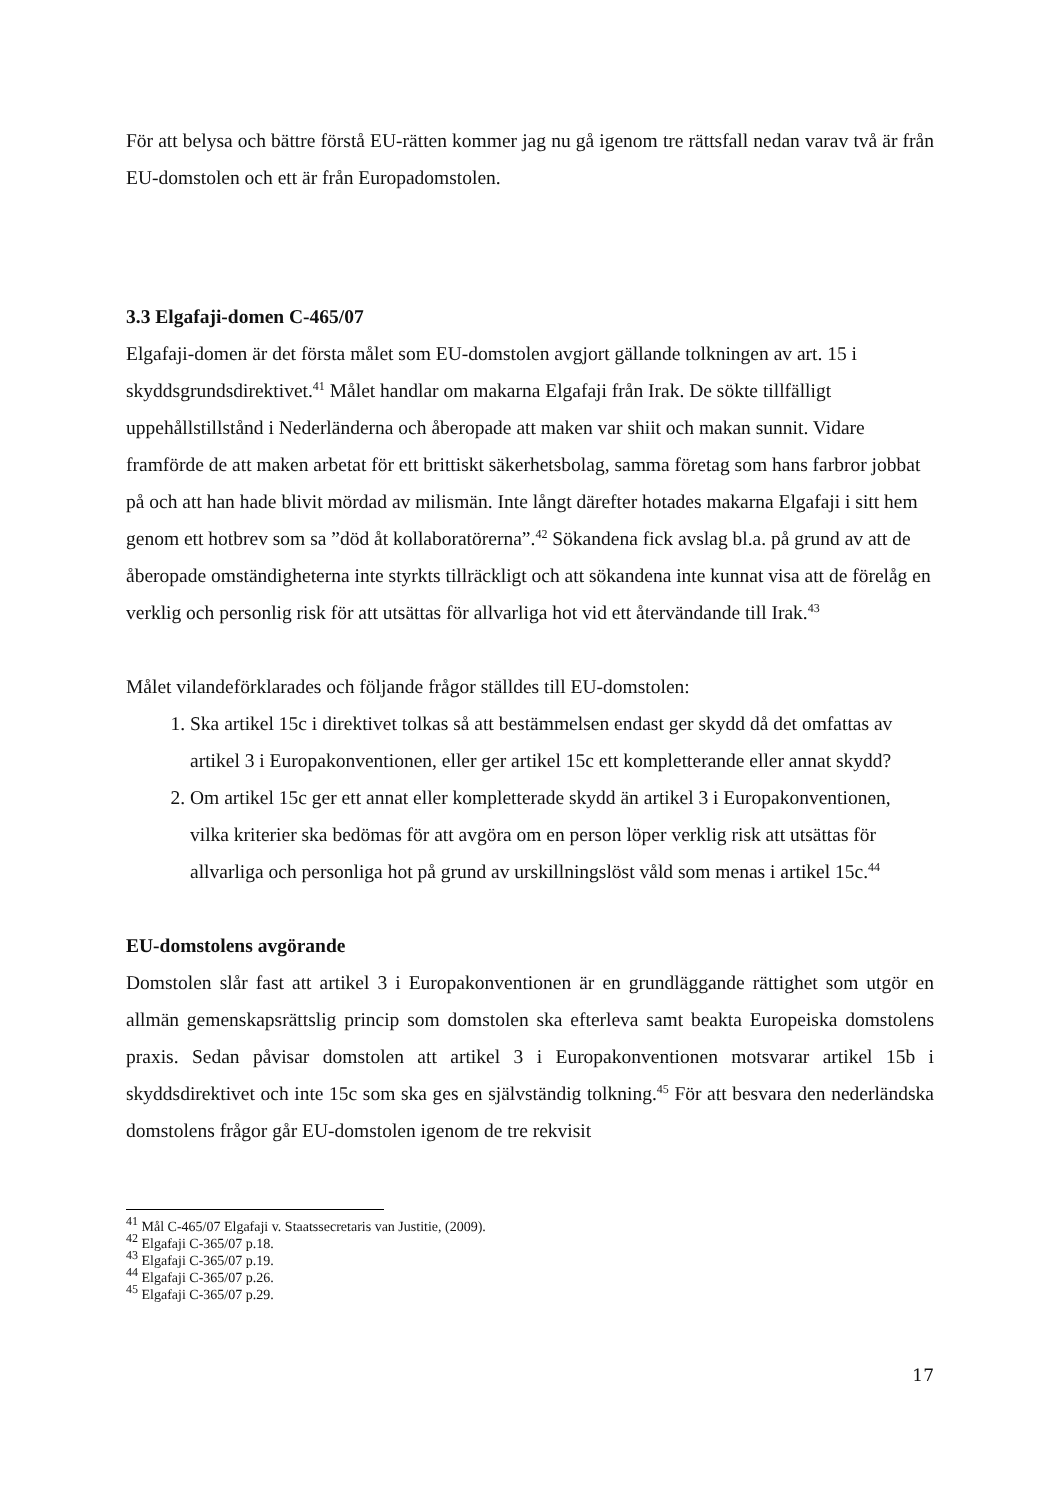För att belysa och bättre förstå EU-rätten kommer jag nu gå igenom tre rättsfall nedan varav två är från EU-domstolen och ett är från Europadomstolen.
3.3 Elgafaji-domen C-465/07
Elgafaji-domen är det första målet som EU-domstolen avgjort gällande tolkningen av art. 15 i skyddsgrundsdirektivet.<sup>41</sup> Målet handlar om makarna Elgafaji från Irak. De sökte tillfälligt uppehållstillstånd i Nederländerna och åberopade att maken var shiit och makan sunnit. Vidare framförde de att maken arbetat för ett brittiskt säkerhetsbolag, samma företag som hans farbror jobbat på och att han hade blivit mördad av milismän. Inte långt därefter hotades makarna Elgafaji i sitt hem genom ett hotbrev som sa ”död åt kollaboratörerna”.<sup>42</sup> Sökandena fick avslag bl.a. på grund av att de åberopade omständigheterna inte styrkts tillräckligt och att sökandena inte kunnat visa att de förelåg en verklig och personlig risk för att utsättas för allvarliga hot vid ett återvändande till Irak.<sup>43</sup>
Målet vilandeförklarades och följande frågor ställdes till EU-domstolen:
1. Ska artikel 15c i direktivet tolkas så att bestämmelsen endast ger skydd då det omfattas av artikel 3 i Europakonventionen, eller ger artikel 15c ett kompletterande eller annat skydd?
2. Om artikel 15c ger ett annat eller kompletterade skydd än artikel 3 i Europakonventionen, vilka kriterier ska bedömas för att avgöra om en person löper verklig risk att utsättas för allvarliga och personliga hot på grund av urskillningslöst våld som menas i artikel 15c.<sup>44</sup>
EU-domstolens avgörande
Domstolen slår fast att artikel 3 i Europakonventionen är en grundläggande rättighet som utgör en allmän gemenskapsrättslig princip som domstolen ska efterleva samt beakta Europeiska domstolens praxis. Sedan påvisar domstolen att artikel 3 i Europakonventionen motsvarar artikel 15b i skyddsdirektivet och inte 15c som ska ges en självständig tolkning.<sup>45</sup> För att besvara den nederländska domstolens frågor går EU-domstolen igenom de tre rekvisit
<sup>41</sup> Mål C-465/07 Elgafaji v. Staatssecretaris van Justitie, (2009).
<sup>42</sup> Elgafaji C-365/07 p.18.
<sup>43</sup> Elgafaji C-365/07 p.19.
<sup>44</sup> Elgafaji C-365/07 p.26.
<sup>45</sup> Elgafaji C-365/07 p.29.
17